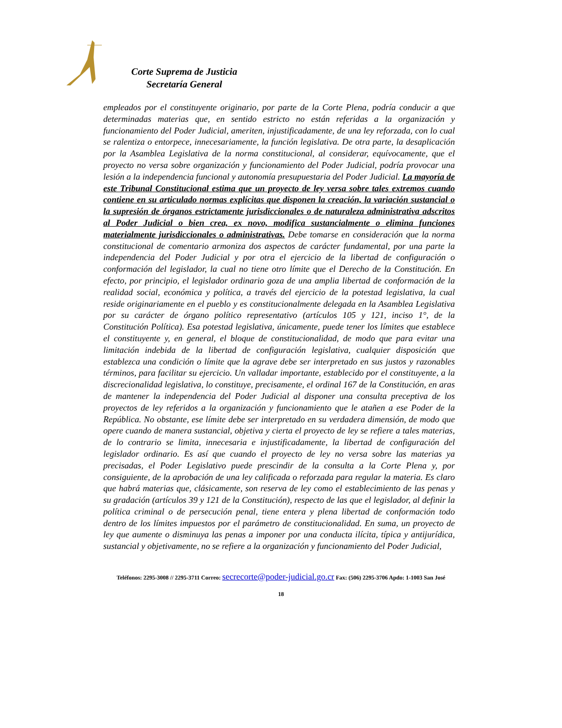Corte Suprema de Justicia
Secretaría General
empleados por el constituyente originario, por parte de la Corte Plena, podría conducir a que determinadas materias que, en sentido estricto no están referidas a la organización y funcionamiento del Poder Judicial, ameriten, injustificadamente, de una ley reforzada, con lo cual se ralentiza o entorpece, innecesariamente, la función legislativa. De otra parte, la desaplicación por la Asamblea Legislativa de la norma constitucional, al considerar, equívocamente, que el proyecto no versa sobre organización y funcionamiento del Poder Judicial, podría provocar una lesión a la independencia funcional y autonomía presupuestaria del Poder Judicial. La mayoría de este Tribunal Constitucional estima que un proyecto de ley versa sobre tales extremos cuando contiene en su articulado normas explícitas que disponen la creación, la variación sustancial o la supresión de órganos estrictamente jurisdiccionales o de naturaleza administrativa adscritos al Poder Judicial o bien crea, ex novo, modifica sustancialmente o elimina funciones materialmente jurisdiccionales o administrativas. Debe tomarse en consideración que la norma constitucional de comentario armoniza dos aspectos de carácter fundamental, por una parte la independencia del Poder Judicial y por otra el ejercicio de la libertad de configuración o conformación del legislador, la cual no tiene otro límite que el Derecho de la Constitución. En efecto, por principio, el legislador ordinario goza de una amplia libertad de conformación de la realidad social, económica y política, a través del ejercicio de la potestad legislativa, la cual reside originariamente en el pueblo y es constitucionalmente delegada en la Asamblea Legislativa por su carácter de órgano político representativo (artículos 105 y 121, inciso 1°, de la Constitución Política). Esa potestad legislativa, únicamente, puede tener los límites que establece el constituyente y, en general, el bloque de constitucionalidad, de modo que para evitar una limitación indebida de la libertad de configuración legislativa, cualquier disposición que establezca una condición o límite que la agrave debe ser interpretado en sus justos y razonables términos, para facilitar su ejercicio. Un valladar importante, establecido por el constituyente, a la discrecionalidad legislativa, lo constituye, precisamente, el ordinal 167 de la Constitución, en aras de mantener la independencia del Poder Judicial al disponer una consulta preceptiva de los proyectos de ley referidos a la organización y funcionamiento que le atañen a ese Poder de la República. No obstante, ese límite debe ser interpretado en su verdadera dimensión, de modo que opere cuando de manera sustancial, objetiva y cierta el proyecto de ley se refiere a tales materias, de lo contrario se limita, innecesaria e injustificadamente, la libertad de configuración del legislador ordinario. Es así que cuando el proyecto de ley no versa sobre las materias ya precisadas, el Poder Legislativo puede prescindir de la consulta a la Corte Plena y, por consiguiente, de la aprobación de una ley calificada o reforzada para regular la materia. Es claro que habrá materias que, clásicamente, son reserva de ley como el establecimiento de las penas y su gradación (artículos 39 y 121 de la Constitución), respecto de las que el legislador, al definir la política criminal o de persecución penal, tiene entera y plena libertad de conformación todo dentro de los límites impuestos por el parámetro de constitucionalidad. En suma, un proyecto de ley que aumente o disminuya las penas a imponer por una conducta ilícita, típica y antijurídica, sustancial y objetivamente, no se refiere a la organización y funcionamiento del Poder Judicial,
Teléfonos: 2295-3008 // 2295-3711 Correo: secrecorte@poder-judicial.go.cr Fax: (506) 2295-3706 Apdo: 1-1003 San José
18